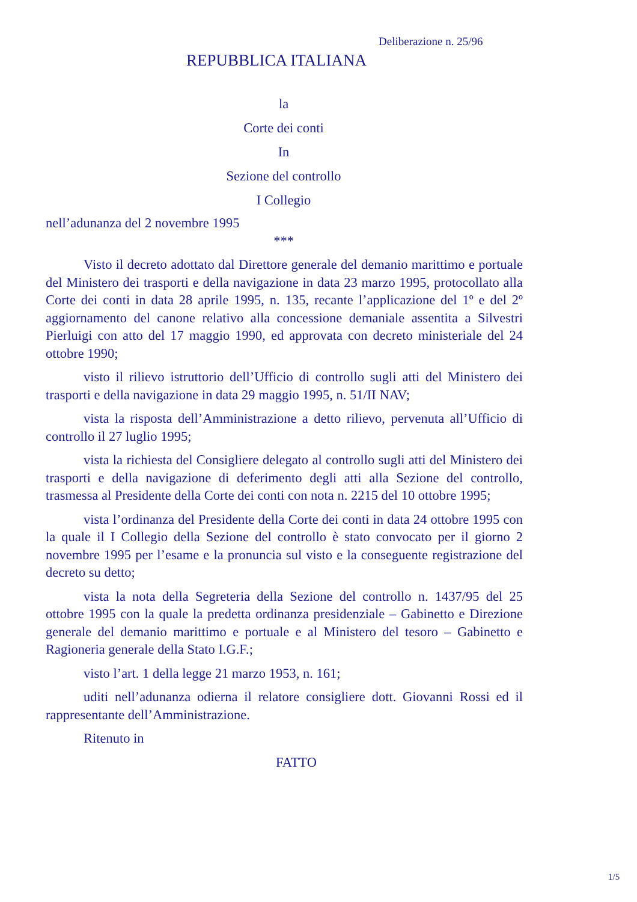Deliberazione n. 25/96
REPUBBLICA ITALIANA
la
Corte dei conti
In
Sezione del controllo
I Collegio
nell’adunanza del 2 novembre 1995
***
Visto il decreto adottato dal Direttore generale del demanio marittimo e portuale del Ministero dei trasporti e della navigazione in data 23 marzo 1995, protocollato alla Corte dei conti in data 28 aprile 1995, n. 135, recante l’applicazione del 1º e del 2º aggiornamento del canone relativo alla concessione demaniale assentita a Silvestri Pierluigi con atto del 17 maggio 1990, ed approvata con decreto ministeriale del 24 ottobre 1990;
visto il rilievo istruttorio dell’Ufficio di controllo sugli atti del Ministero dei trasporti e della navigazione in data 29 maggio 1995, n. 51/II NAV;
vista la risposta dell’Amministrazione a detto rilievo, pervenuta all’Ufficio di controllo il 27 luglio 1995;
vista la richiesta del Consigliere delegato al controllo sugli atti del Ministero dei trasporti e della navigazione di deferimento degli atti alla Sezione del controllo, trasmessa al Presidente della Corte dei conti con nota n. 2215 del 10 ottobre 1995;
vista l’ordinanza del Presidente della Corte dei conti in data 24 ottobre 1995 con la quale il I Collegio della Sezione del controllo è stato convocato per il giorno 2 novembre 1995 per l’esame e la pronuncia sul visto e la conseguente registrazione del decreto su detto;
vista la nota della Segreteria della Sezione del controllo n. 1437/95 del 25 ottobre 1995 con la quale la predetta ordinanza presidenziale – Gabinetto e Direzione generale del demanio marittimo e portuale e al Ministero del tesoro – Gabinetto e Ragioneria generale della Stato I.G.F.;
visto l’art. 1 della legge 21 marzo 1953, n. 161;
uditi nell’adunanza odierna il relatore consigliere dott. Giovanni Rossi ed il rappresentante dell’Amministrazione.
Ritenuto in
FATTO
1/5